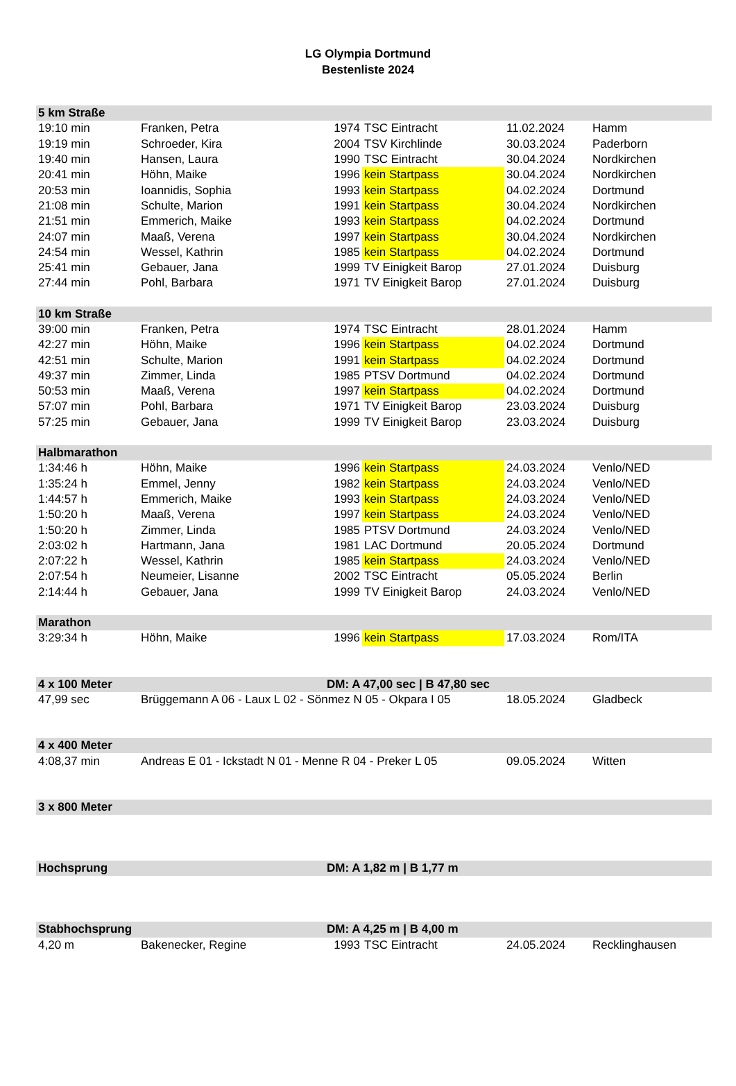LG Olympia Dortmund
Bestenliste 2024
| 5 km Straße | | | | | |
| --- | --- | --- | --- | --- | --- |
| 19:10 min | Franken, Petra | 1974 | TSC Eintracht | 11.02.2024 | Hamm |
| 19:19 min | Schroeder, Kira | 2004 | TSV Kirchlinde | 30.03.2024 | Paderborn |
| 19:40 min | Hansen, Laura | 1990 | TSC Eintracht | 30.04.2024 | Nordkirchen |
| 20:41 min | Höhn, Maike | 1996 | kein Startpass | 30.04.2024 | Nordkirchen |
| 20:53 min | Ioannidis, Sophia | 1993 | kein Startpass | 04.02.2024 | Dortmund |
| 21:08 min | Schulte, Marion | 1991 | kein Startpass | 30.04.2024 | Nordkirchen |
| 21:51 min | Emmerich, Maike | 1993 | kein Startpass | 04.02.2024 | Dortmund |
| 24:07 min | Maaß, Verena | 1997 | kein Startpass | 30.04.2024 | Nordkirchen |
| 24:54 min | Wessel, Kathrin | 1985 | kein Startpass | 04.02.2024 | Dortmund |
| 25:41 min | Gebauer, Jana | 1999 | TV Einigkeit Barop | 27.01.2024 | Duisburg |
| 27:44 min | Pohl, Barbara | 1971 | TV Einigkeit Barop | 27.01.2024 | Duisburg |
| 10 km Straße | | | | | |
| 39:00 min | Franken, Petra | 1974 | TSC Eintracht | 28.01.2024 | Hamm |
| 42:27 min | Höhn, Maike | 1996 | kein Startpass | 04.02.2024 | Dortmund |
| 42:51 min | Schulte, Marion | 1991 | kein Startpass | 04.02.2024 | Dortmund |
| 49:37 min | Zimmer, Linda | 1985 | PTSV Dortmund | 04.02.2024 | Dortmund |
| 50:53 min | Maaß, Verena | 1997 | kein Startpass | 04.02.2024 | Dortmund |
| 57:07 min | Pohl, Barbara | 1971 | TV Einigkeit Barop | 23.03.2024 | Duisburg |
| 57:25 min | Gebauer, Jana | 1999 | TV Einigkeit Barop | 23.03.2024 | Duisburg |
| Halbmarathon | | | | | |
| 1:34:46 h | Höhn, Maike | 1996 | kein Startpass | 24.03.2024 | Venlo/NED |
| 1:35:24 h | Emmel, Jenny | 1982 | kein Startpass | 24.03.2024 | Venlo/NED |
| 1:44:57 h | Emmerich, Maike | 1993 | kein Startpass | 24.03.2024 | Venlo/NED |
| 1:50:20 h | Maaß, Verena | 1997 | kein Startpass | 24.03.2024 | Venlo/NED |
| 1:50:20 h | Zimmer, Linda | 1985 | PTSV Dortmund | 24.03.2024 | Venlo/NED |
| 2:03:02 h | Hartmann, Jana | 1981 | LAC Dortmund | 20.05.2024 | Dortmund |
| 2:07:22 h | Wessel, Kathrin | 1985 | kein Startpass | 24.03.2024 | Venlo/NED |
| 2:07:54 h | Neumeier, Lisanne | 2002 | TSC Eintracht | 05.05.2024 | Berlin |
| 2:14:44 h | Gebauer, Jana | 1999 | TV Einigkeit Barop | 24.03.2024 | Venlo/NED |
| Marathon | | | | | |
| 3:29:34 h | Höhn, Maike | 1996 | kein Startpass | 17.03.2024 | Rom/ITA |
| 4 x 100 Meter | | DM: A 47,00 sec / B 47,80 sec | | | |
| 47,99 sec | Brüggemann A 06 - Laux L 02 - Sönmez N 05 - Okpara I 05 | | | 18.05.2024 | Gladbeck |
| 4 x 400 Meter | | | | | |
| 4:08,37 min | Andreas E 01 - Ickstadt N 01 - Menne R 04 - Preker L 05 | | | 09.05.2024 | Witten |
| 3 x 800 Meter | | | | | |
| Hochsprung | | DM: A 1,82 m / B 1,77 m | | | |
| Stabhochsprung | | DM: A 4,25 m / B 4,00 m | | | |
| 4,20 m | Bakenecker, Regine | 1993 | TSC Eintracht | 24.05.2024 | Recklinghausen |